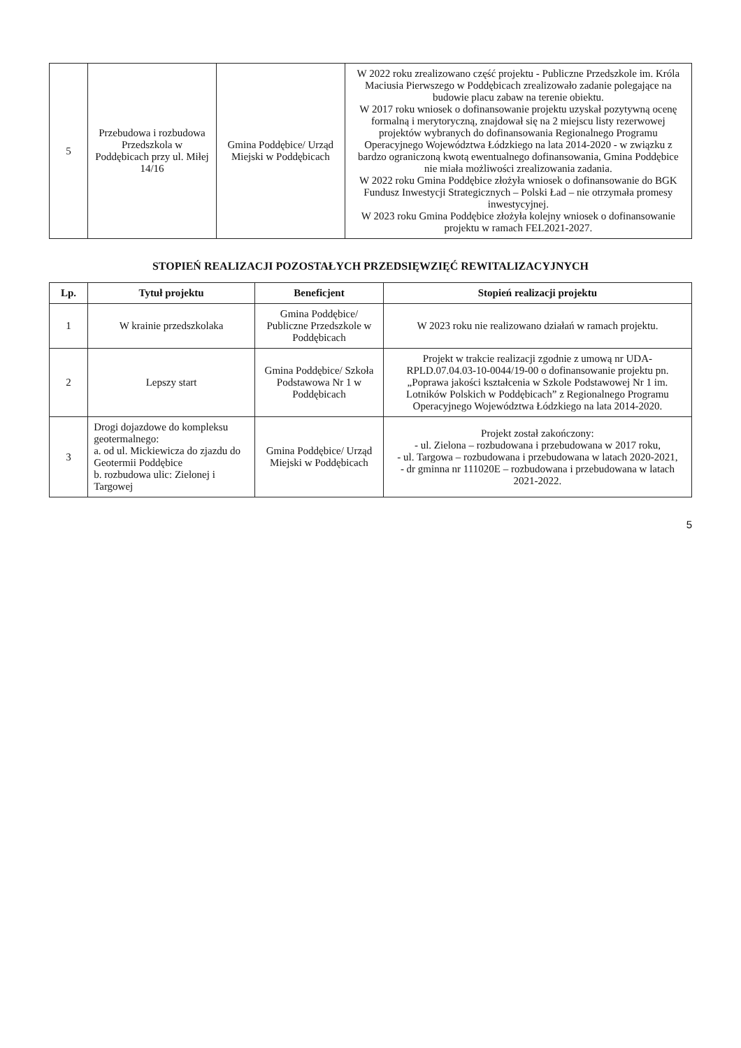| 5 | Przebudowa i rozbudowa Przedszkola w Poddębicach przy ul. Miłej 14/16 | Gmina Poddębice/ Urząd Miejski w Poddębicach | W 2022 roku zrealizowano część projektu - Publiczne Przedszkole im. Króla Maciusia Pierwszego w Poddębicach zrealizowało zadanie polegające na budowie placu zabaw na terenie obiektu. W 2017 roku wniosek o dofinansowanie projektu uzyskał pozytywną ocenę formalną i merytoryczną, znajdował się na 2 miejscu listy rezerwowej projektów wybranych do dofinansowania Regionalnego Programu Operacyjnego Województwa Łódzkiego na lata 2014-2020 - w związku z bardzo ograniczoną kwotą ewentualnego dofinansowania, Gmina Poddębice nie miała możliwości zrealizowania zadania. W 2022 roku Gmina Poddębice złożyła wniosek o dofinansowanie do BGK Fundusz Inwestycji Strategicznych – Polski Ład – nie otrzymała promesy inwestycyjnej. W 2023 roku Gmina Poddębice złożyła kolejny wniosek o dofinansowanie projektu w ramach FEL2021-2027. |
STOPIEŃ REALIZACJI POZOSTAŁYCH PRZEDSIĘWZIĘĆ REWITALIZACYJNYCH
| Lp. | Tytuł projektu | Beneficjent | Stopień realizacji projektu |
| --- | --- | --- | --- |
| 1 | W krainie przedszkolaka | Gmina Poddębice/ Publiczne Przedszkole w Poddębicach | W 2023 roku nie realizowano działań w ramach projektu. |
| 2 | Lepszy start | Gmina Poddębice/ Szkoła Podstawowa Nr 1 w Poddębicach | Projekt w trakcie realizacji zgodnie z umową nr UDA-RPLD.07.04.03-10-0044/19-00 o dofinansowanie projektu pn. „Poprawa jakości kształcenia w Szkole Podstawowej Nr 1 im. Lotników Polskich w Poddębicach” z Regionalnego Programu Operacyjnego Województwa Łódzkiego na lata 2014-2020. |
| 3 | Drogi dojazdowe do kompleksu geotermalnego: a. od ul. Mickiewicza do zjazdu do Geotermii Poddębice b. rozbudowa ulic: Zielonej i Targowej | Gmina Poddębice/ Urząd Miejski w Poddębicach | Projekt został zakończony: - ul. Zielona – rozbudowana i przebudowana w 2017 roku, - ul. Targowa – rozbudowana i przebudowana w latach 2020-2021, - dr gminna nr 111020E – rozbudowana i przebudowana w latach 2021-2022. |
5